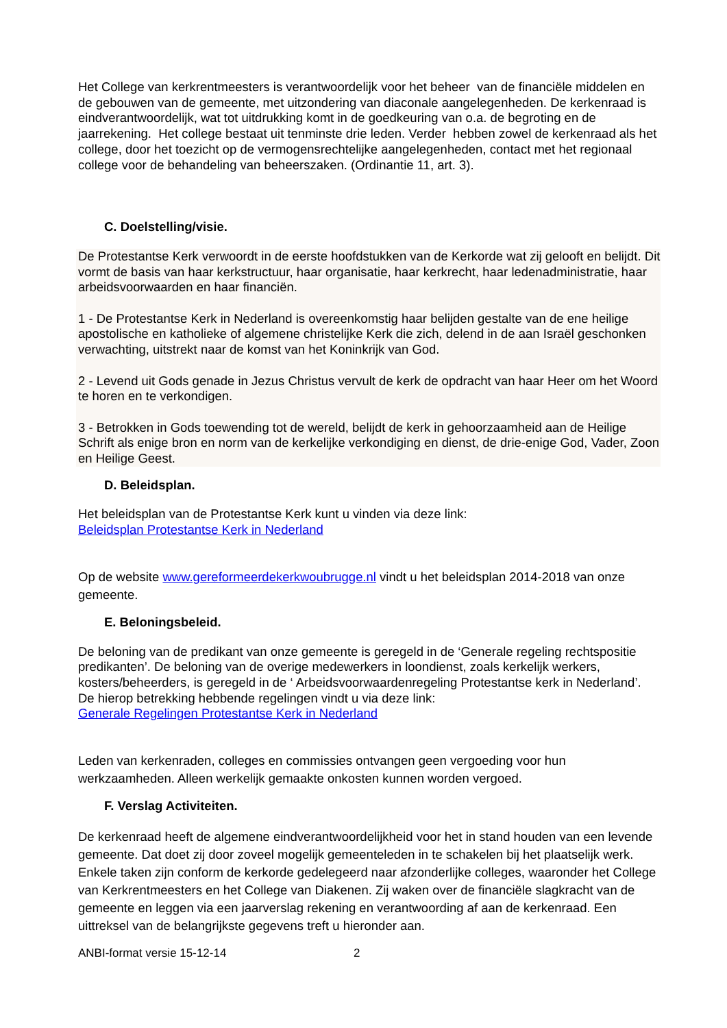Het College van kerkrentmeesters is verantwoordelijk voor het beheer van de financiële middelen en de gebouwen van de gemeente, met uitzondering van diaconale aangelegenheden. De kerkenraad is eindverantwoordelijk, wat tot uitdrukking komt in de goedkeuring van o.a. de begroting en de jaarrekening. Het college bestaat uit tenminste drie leden. Verder hebben zowel de kerkenraad als het college, door het toezicht op de vermogensrechtelijke aangelegenheden, contact met het regionaal college voor de behandeling van beheerszaken. (Ordinantie 11, art. 3).
C. Doelstelling/visie.
De Protestantse Kerk verwoordt in de eerste hoofdstukken van de Kerkorde wat zij gelooft en belijdt. Dit vormt de basis van haar kerkstructuur, haar organisatie, haar kerkrecht, haar ledenadministratie, haar arbeidsvoorwaarden en haar financiën.
1 - De Protestantse Kerk in Nederland is overeenkomstig haar belijden gestalte van de ene heilige apostolische en katholieke of algemene christelijke Kerk die zich, delend in de aan Israël geschonken verwachting, uitstrekt naar de komst van het Koninkrijk van God.
2 - Levend uit Gods genade in Jezus Christus vervult de kerk de opdracht van haar Heer om het Woord te horen en te verkondigen.
3 - Betrokken in Gods toewending tot de wereld, belijdt de kerk in gehoorzaamheid aan de Heilige Schrift als enige bron en norm van de kerkelijke verkondiging en dienst, de drie-enige God, Vader, Zoon en Heilige Geest.
D. Beleidsplan.
Het beleidsplan van de Protestantse Kerk kunt u vinden via deze link:
Beleidsplan Protestantse Kerk in Nederland
Op de website www.gereformeerdekerkwoubrugge.nl vindt u het beleidsplan 2014-2018 van onze gemeente.
E. Beloningsbeleid.
De beloning van de predikant van onze gemeente is geregeld in de ‘Generale regeling rechtspositie predikanten’. De beloning van de overige medewerkers in loondienst, zoals kerkelijk werkers, kosters/beheerders, is geregeld in de ‘ Arbeidsvoorwaardenregeling Protestantse kerk in Nederland’.
De hierop betrekking hebbende regelingen vindt u via deze link:
Generale Regelingen Protestantse Kerk in Nederland
Leden van kerkenraden, colleges en commissies ontvangen geen vergoeding voor hun werkzaamheden. Alleen werkelijk gemaakte onkosten kunnen worden vergoed.
F. Verslag Activiteiten.
De kerkenraad heeft de algemene eindverantwoordelijkheid voor het in stand houden van een levende gemeente. Dat doet zij door zoveel mogelijk gemeenteleden in te schakelen bij het plaatselijk werk. Enkele taken zijn conform de kerkorde gedelegeerd naar afzonderlijke colleges, waaronder het College van Kerkrentmeesters en het College van Diakenen. Zij waken over de financiële slagkracht van de gemeente en leggen via een jaarverslag rekening en verantwoording af aan de kerkenraad. Een uittreksel van de belangrijkste gegevens treft u hieronder aan.
ANBI-format versie 15-12-14 2